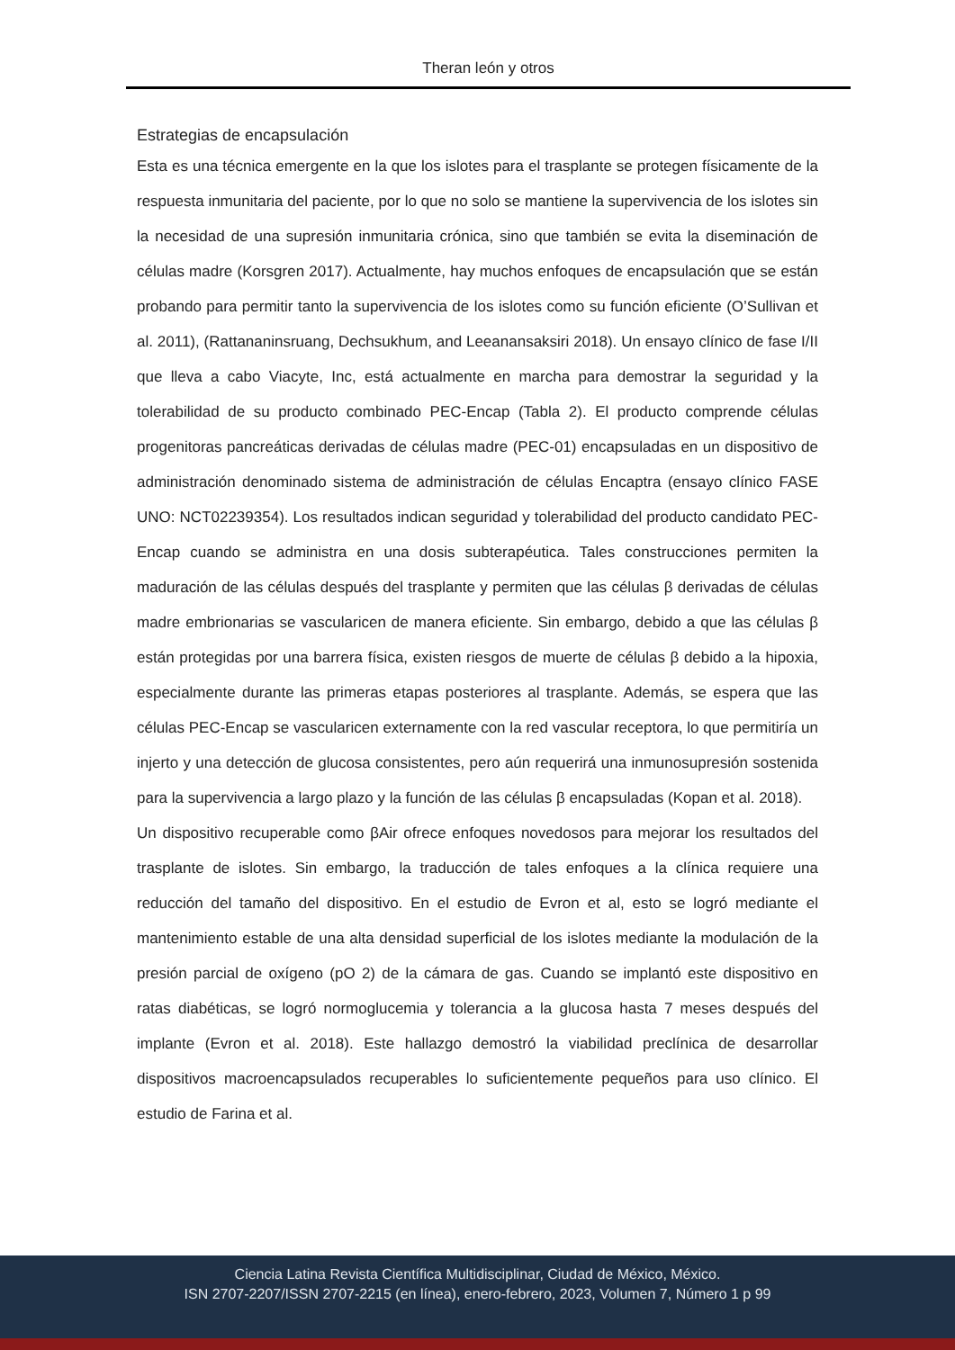Theran león y otros
Estrategias de encapsulación
Esta es una técnica emergente en la que los islotes para el trasplante se protegen físicamente de la respuesta inmunitaria del paciente, por lo que no solo se mantiene la supervivencia de los islotes sin la necesidad de una supresión inmunitaria crónica, sino que también se evita la diseminación de células madre (Korsgren 2017). Actualmente, hay muchos enfoques de encapsulación que se están probando para permitir tanto la supervivencia de los islotes como su función eficiente (O’Sullivan et al. 2011), (Rattananinsruang, Dechsukhum, and Leeanansaksiri 2018). Un ensayo clínico de fase I/II que lleva a cabo Viacyte, Inc, está actualmente en marcha para demostrar la seguridad y la tolerabilidad de su producto combinado PEC-Encap (Tabla 2). El producto comprende células progenitoras pancreáticas derivadas de células madre (PEC-01) encapsuladas en un dispositivo de administración denominado sistema de administración de células Encaptra (ensayo clínico FASE UNO: NCT02239354). Los resultados indican seguridad y tolerabilidad del producto candidato PEC-Encap cuando se administra en una dosis subterapéutica. Tales construcciones permiten la maduración de las células después del trasplante y permiten que las células β derivadas de células madre embrionarias se vascularicen de manera eficiente. Sin embargo, debido a que las células β están protegidas por una barrera física, existen riesgos de muerte de células β debido a la hipoxia, especialmente durante las primeras etapas posteriores al trasplante. Además, se espera que las células PEC-Encap se vascularicen externamente con la red vascular receptora, lo que permitiría un injerto y una detección de glucosa consistentes, pero aún requerirá una inmunosupresión sostenida para la supervivencia a largo plazo y la función de las células β encapsuladas (Kopan et al. 2018).
Un dispositivo recuperable como βAir ofrece enfoques novedosos para mejorar los resultados del trasplante de islotes. Sin embargo, la traducción de tales enfoques a la clínica requiere una reducción del tamaño del dispositivo. En el estudio de Evron et al, esto se logró mediante el mantenimiento estable de una alta densidad superficial de los islotes mediante la modulación de la presión parcial de oxígeno (pO 2) de la cámara de gas. Cuando se implantó este dispositivo en ratas diabéticas, se logró normoglucemia y tolerancia a la glucosa hasta 7 meses después del implante (Evron et al. 2018). Este hallazgo demostró la viabilidad preclínica de desarrollar dispositivos macroencapsulados recuperables lo suficientemente pequeños para uso clínico. El estudio de Farina et al.
Ciencia Latina Revista Científica Multidisciplinar, Ciudad de México, México.
ISN 2707-2207/ISSN 2707-2215 (en línea), enero-febrero, 2023, Volumen 7, Número 1 p 99